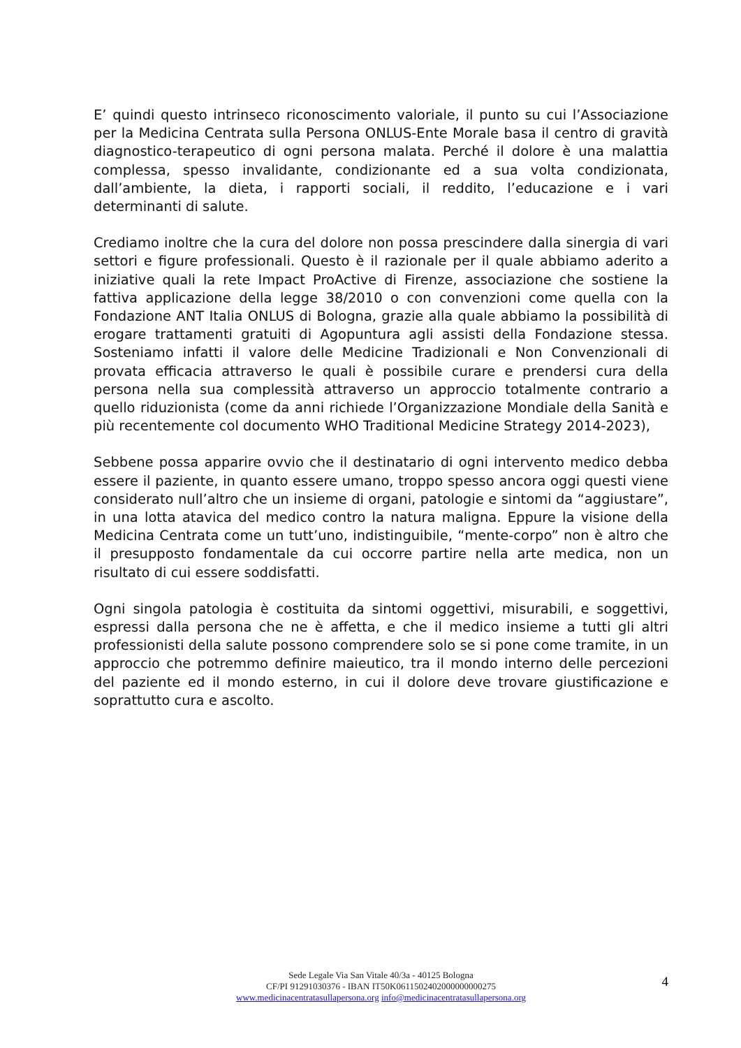E’ quindi questo intrinseco riconoscimento valoriale, il punto su cui l’Associazione per la Medicina Centrata sulla Persona ONLUS-Ente Morale basa il centro di gravità diagnostico-terapeutico di ogni persona malata. Perché il dolore è una malattia complessa, spesso invalidante, condizionante ed a sua volta condizionata, dall’ambiente, la dieta, i rapporti sociali, il reddito, l’educazione e i vari determinanti di salute.
Crediamo inoltre che la cura del dolore non possa prescindere dalla sinergia di vari settori e figure professionali. Questo è il razionale per il quale abbiamo aderito a iniziative quali la rete Impact ProActive di Firenze, associazione che sostiene la fattiva applicazione della legge 38/2010 o con convenzioni come quella con la Fondazione ANT Italia ONLUS di Bologna, grazie alla quale abbiamo la possibilità di erogare trattamenti gratuiti di Agopuntura agli assisti della Fondazione stessa. Sosteniamo infatti il valore delle Medicine Tradizionali e Non Convenzionali di provata efficacia attraverso le quali è possibile curare e prendersi cura della persona nella sua complessità attraverso un approccio totalmente contrario a quello riduzionista (come da anni richiede l’Organizzazione Mondiale della Sanità e più recentemente col documento WHO Traditional Medicine Strategy 2014-2023),
Sebbene possa apparire ovvio che il destinatario di ogni intervento medico debba essere il paziente, in quanto essere umano, troppo spesso ancora oggi questi viene considerato null’altro che un insieme di organi, patologie e sintomi da “aggiustare”, in una lotta atavica del medico contro la natura maligna. Eppure la visione della Medicina Centrata come un tutt’uno, indistinguibile, “mente-corpo” non è altro che il presupposto fondamentale da cui occorre partire nella arte medica, non un risultato di cui essere soddisfatti.
Ogni singola patologia è costituita da sintomi oggettivi, misurabili, e soggettivi, espressi dalla persona che ne è affetta, e che il medico insieme a tutti gli altri professionisti della salute possono comprendere solo se si pone come tramite, in un approccio che potremmo definire maieutico, tra il mondo interno delle percezioni del paziente ed il mondo esterno, in cui il dolore deve trovare giustificazione e soprattutto cura e ascolto.
Sede Legale Via San Vitale 40/3a - 40125 Bologna
CF/PI 91291030376 - IBAN IT50K0611502402000000000275
www.medicinacentratasullapersona.org info@medicinacentratasullapersona.org
4